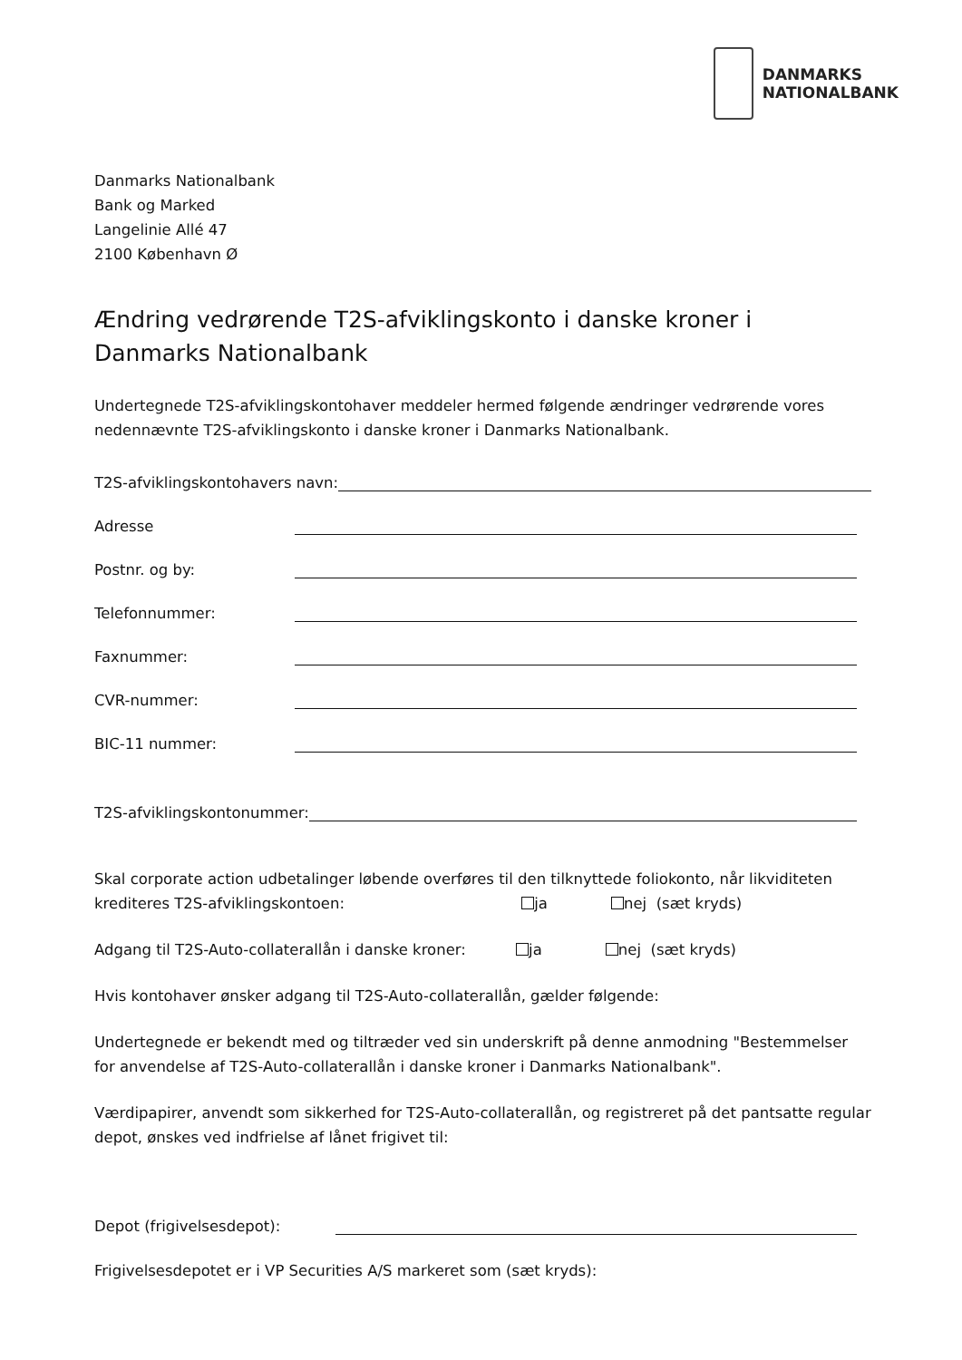DANMARKS
NATIONALBANK
Danmarks Nationalbank
Bank og Marked
Langelinie Allé 47
2100 København Ø
Ændring vedrørende T2S-afviklingskonto i danske kroner i Danmarks Nationalbank
Undertegnede T2S-afviklingskontohaver meddeler hermed følgende ændringer vedrørende vores nedennævnte T2S-afviklingskonto i danske kroner i Danmarks Nationalbank.
T2S-afviklingskontohavers navn:
Adresse
Postnr. og by:
Telefonnummer:
Faxnummer:
CVR-nummer:
BIC-11 nummer:
T2S-afviklingskontonummer:
Skal corporate action udbetalinger løbende overføres til den tilknyttede foliokonto, når likviditeten krediteres T2S-afviklingskontoen: ja nej (sæt kryds)
Adgang til T2S-Auto-collaterallån i danske kroner: ja nej (sæt kryds)
Hvis kontohaver ønsker adgang til T2S-Auto-collaterallån, gælder følgende:
Undertegnede er bekendt med og tiltræder ved sin underskrift på denne anmodning "Bestemmelser for anvendelse af T2S-Auto-collaterallån i danske kroner i Danmarks Nationalbank".
Værdipapirer, anvendt som sikkerhed for T2S-Auto-collaterallån, og registreret på det pantsatte regular depot, ønskes ved indfrielse af lånet frigivet til:
Depot (frigivelsesdepot):
Frigivelsesdepotet er i VP Securities A/S markeret som (sæt kryds):